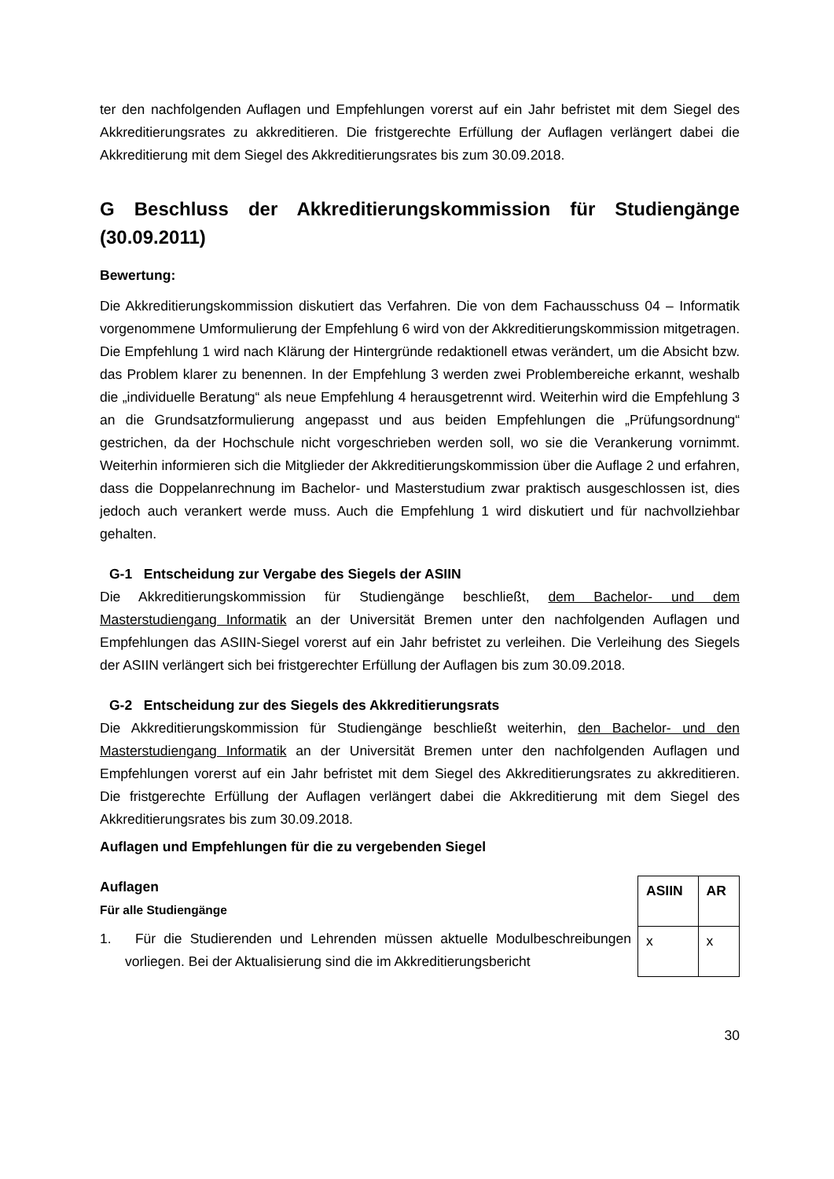ter den nachfolgenden Auflagen und Empfehlungen vorerst auf ein Jahr befristet mit dem Siegel des Akkreditierungsrates zu akkreditieren. Die fristgerechte Erfüllung der Auflagen verlängert dabei die Akkreditierung mit dem Siegel des Akkreditierungsrates bis zum 30.09.2018.
G Beschluss der Akkreditierungskommission für Studiengänge (30.09.2011)
Bewertung:
Die Akkreditierungskommission diskutiert das Verfahren. Die von dem Fachausschuss 04 – Informatik vorgenommene Umformulierung der Empfehlung 6 wird von der Akkreditierungskommission mitgetragen. Die Empfehlung 1 wird nach Klärung der Hintergründe redaktionell etwas verändert, um die Absicht bzw. das Problem klarer zu benennen. In der Empfehlung 3 werden zwei Problembereiche erkannt, weshalb die „individuelle Beratung“ als neue Empfehlung 4 herausgetrennt wird. Weiterhin wird die Empfehlung 3 an die Grundsatzformulierung angepasst und aus beiden Empfehlungen die „Prüfungsordnung“ gestrichen, da der Hochschule nicht vorgeschrieben werden soll, wo sie die Verankerung vornimmt. Weiterhin informieren sich die Mitglieder der Akkreditierungskommission über die Auflage 2 und erfahren, dass die Doppelanrechnung im Bachelor- und Masterstudium zwar praktisch ausgeschlossen ist, dies jedoch auch verankert werde muss. Auch die Empfehlung 1 wird diskutiert und für nachvollziehbar gehalten.
G-1 Entscheidung zur Vergabe des Siegels der ASIIN
Die Akkreditierungskommission für Studiengänge beschließt, dem Bachelor- und dem Masterstudiengang Informatik an der Universität Bremen unter den nachfolgenden Auflagen und Empfehlungen das ASIIN-Siegel vorerst auf ein Jahr befristet zu verleihen. Die Verleihung des Siegels der ASIIN verlängert sich bei fristgerechter Erfüllung der Auflagen bis zum 30.09.2018.
G-2 Entscheidung zur des Siegels des Akkreditierungsrats
Die Akkreditierungskommission für Studiengänge beschließt weiterhin, den Bachelor- und den Masterstudiengang Informatik an der Universität Bremen unter den nachfolgenden Auflagen und Empfehlungen vorerst auf ein Jahr befristet mit dem Siegel des Akkreditierungsrates zu akkreditieren. Die fristgerechte Erfüllung der Auflagen verlängert dabei die Akkreditierung mit dem Siegel des Akkreditierungsrates bis zum 30.09.2018.
Auflagen und Empfehlungen für die zu vergebenden Siegel
Auflagen
Für alle Studiengänge
1. Für die Studierenden und Lehrenden müssen aktuelle Modulbeschreibungen vorliegen. Bei der Aktualisierung sind die im Akkreditierungsbericht
| ASIIN | AR |
| --- | --- |
| x | x |
30